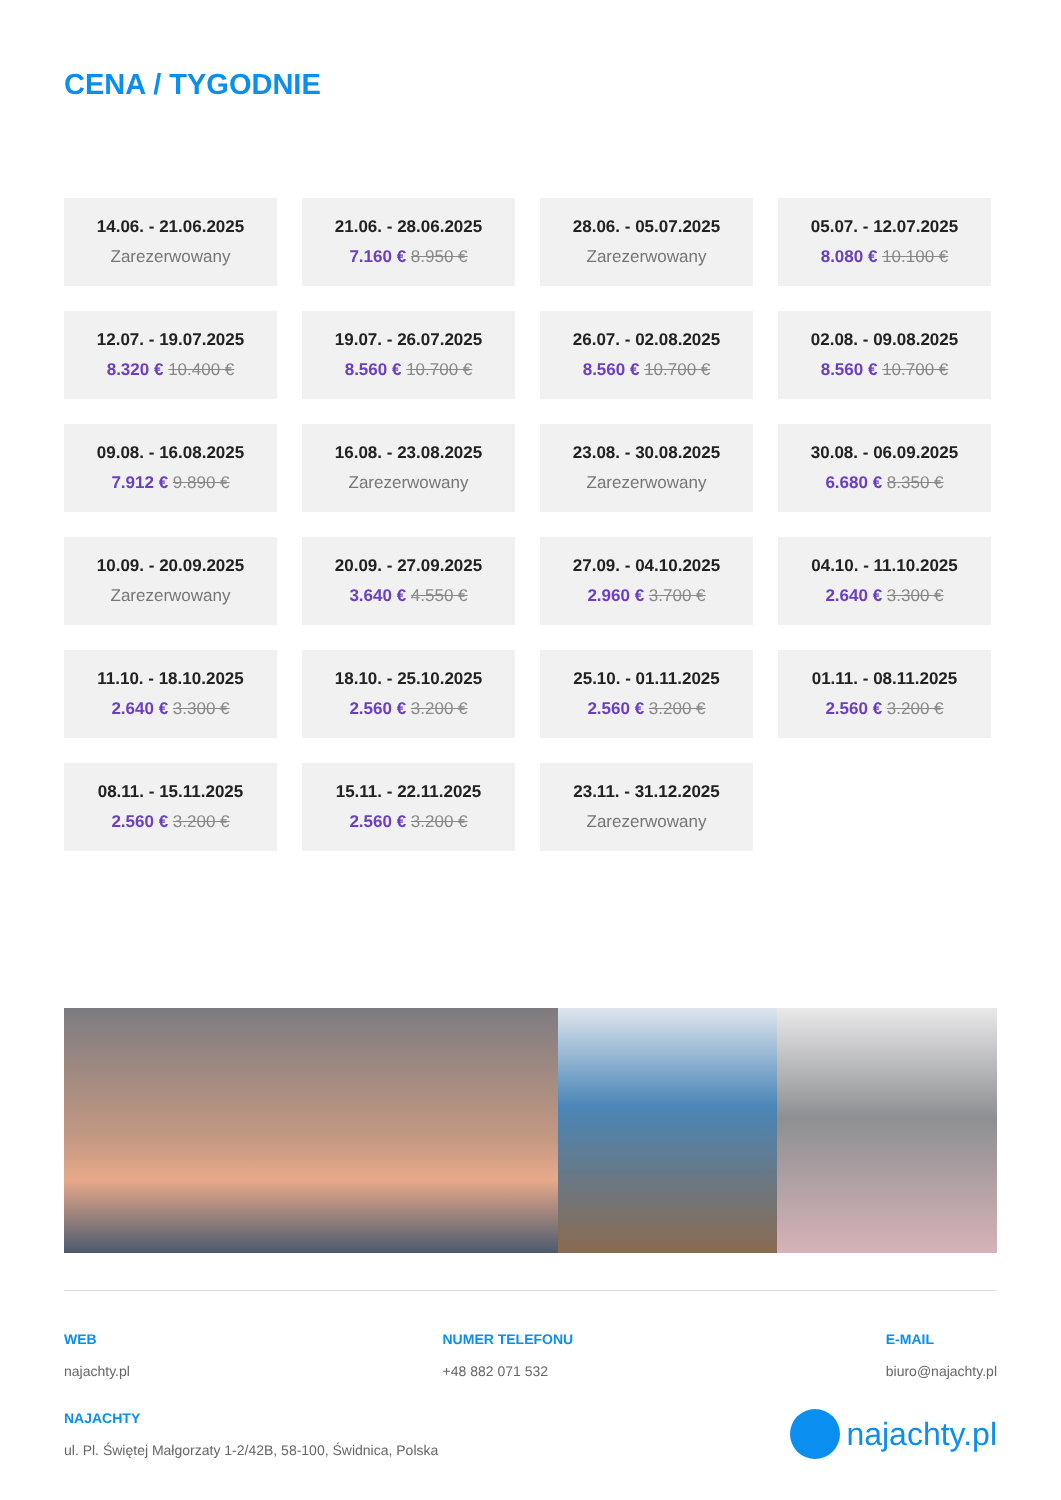CENA / TYGODNIE
14.06. - 21.06.2025
Zarezerwowany
21.06. - 28.06.2025
7.160 € 8.950 €
28.06. - 05.07.2025
Zarezerwowany
05.07. - 12.07.2025
8.080 € 10.100 €
12.07. - 19.07.2025
8.320 € 10.400 €
19.07. - 26.07.2025
8.560 € 10.700 €
26.07. - 02.08.2025
8.560 € 10.700 €
02.08. - 09.08.2025
8.560 € 10.700 €
09.08. - 16.08.2025
7.912 € 9.890 €
16.08. - 23.08.2025
Zarezerwowany
23.08. - 30.08.2025
Zarezerwowany
30.08. - 06.09.2025
6.680 € 8.350 €
10.09. - 20.09.2025
Zarezerwowany
20.09. - 27.09.2025
3.640 € 4.550 €
27.09. - 04.10.2025
2.960 € 3.700 €
04.10. - 11.10.2025
2.640 € 3.300 €
11.10. - 18.10.2025
2.640 € 3.300 €
18.10. - 25.10.2025
2.560 € 3.200 €
25.10. - 01.11.2025
2.560 € 3.200 €
01.11. - 08.11.2025
2.560 € 3.200 €
08.11. - 15.11.2025
2.560 € 3.200 €
15.11. - 22.11.2025
2.560 € 3.200 €
23.11. - 31.12.2025
Zarezerwowany
WEB
najachty.pl
NUMER TELEFONU
+48 882 071 532
E-MAIL
biuro@najachty.pl
NAJACHTY
ul. Pl. Świętej Małgorzaty 1-2/42B, 58-100, Świdnica, Polska
najachty.pl